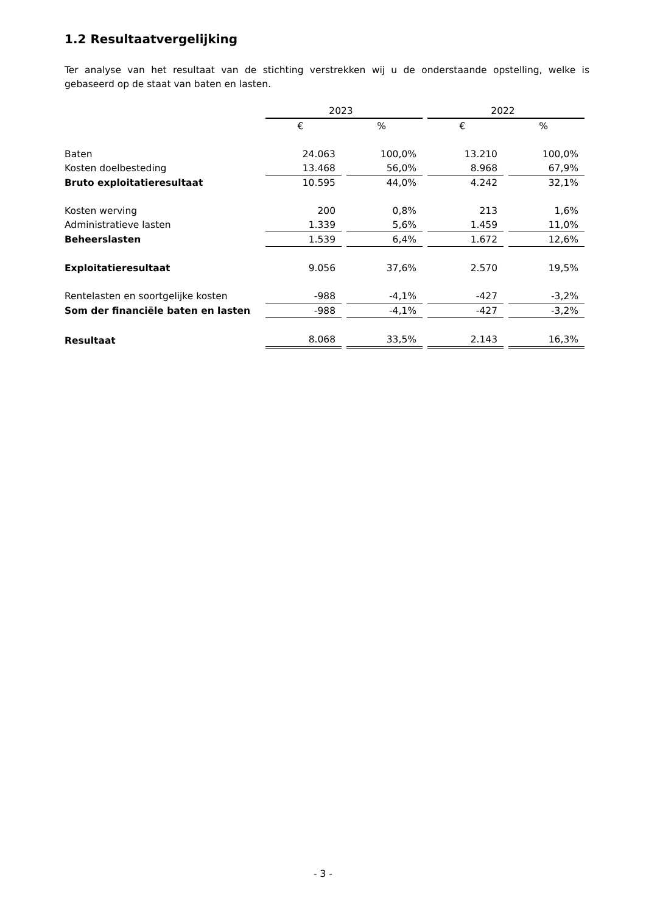1.2 Resultaatvergelijking
Ter analyse van het resultaat van de stichting verstrekken wij u de onderstaande opstelling, welke is gebaseerd op de staat van baten en lasten.
| | 2023 | | 2022 | |
| --- | --- | --- | --- | --- |
| | € | % | € | % |
| Baten | 24.063 | 100,0% | 13.210 | 100,0% |
| Kosten doelbesteding | 13.468 | 56,0% | 8.968 | 67,9% |
| Bruto exploitatieresultaat | 10.595 | 44,0% | 4.242 | 32,1% |
| Kosten werving | 200 | 0,8% | 213 | 1,6% |
| Administratieve lasten | 1.339 | 5,6% | 1.459 | 11,0% |
| Beheerslasten | 1.539 | 6,4% | 1.672 | 12,6% |
| Exploitatieresultaat | 9.056 | 37,6% | 2.570 | 19,5% |
| Rentelasten en soortgelijke kosten | -988 | -4,1% | -427 | -3,2% |
| Som der financiële baten en lasten | -988 | -4,1% | -427 | -3,2% |
| Resultaat | 8.068 | 33,5% | 2.143 | 16,3% |
- 3 -